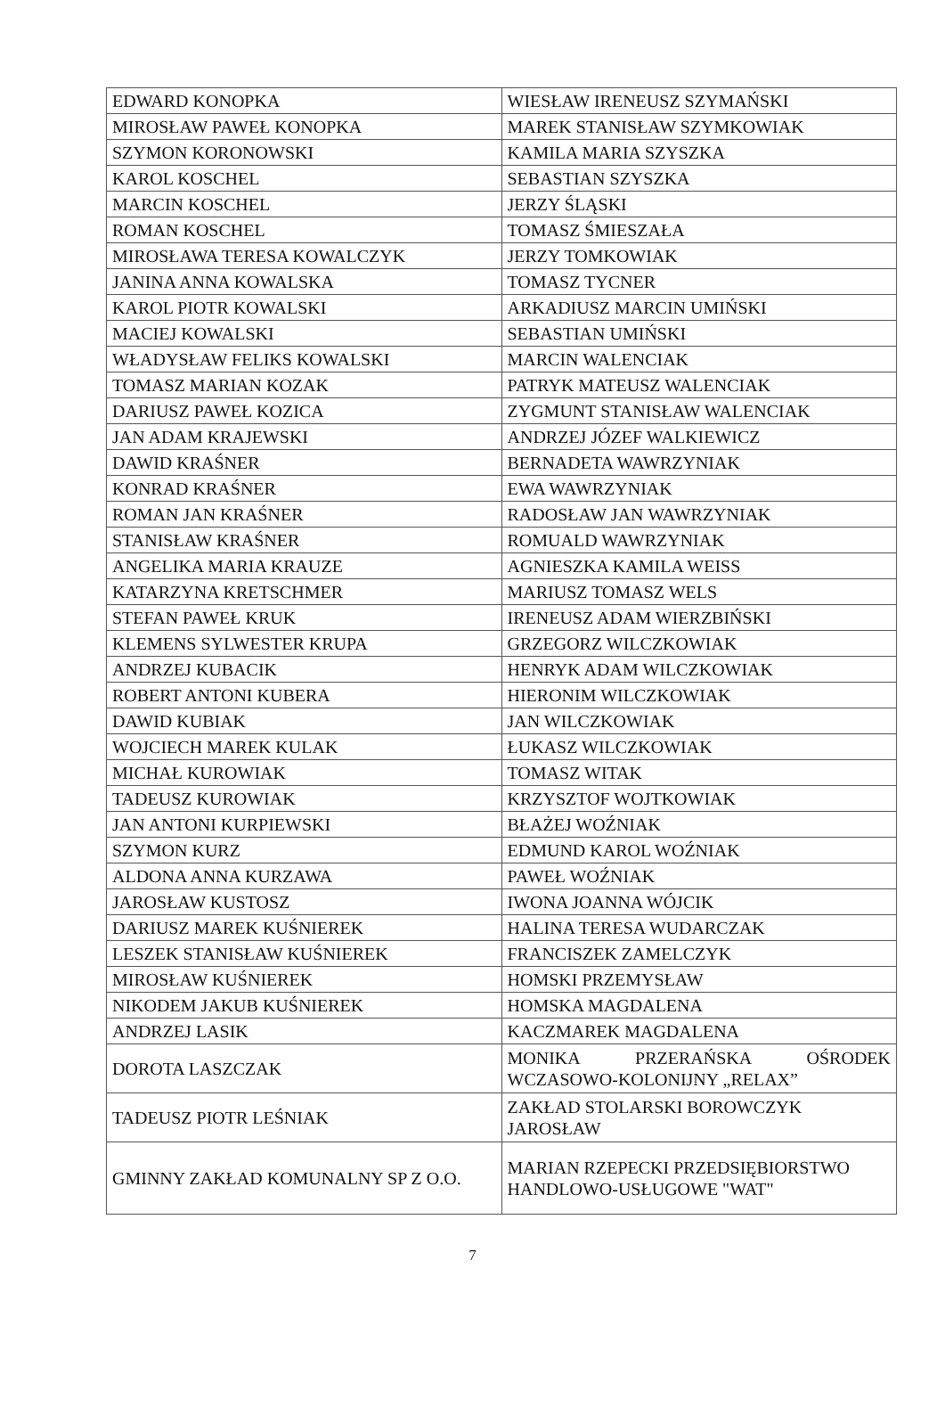| EDWARD KONOPKA | WIESŁAW IRENEUSZ SZYMAŃSKI |
| MIROSŁAW PAWEŁ KONOPKA | MAREK STANISŁAW SZYMKOWIAK |
| SZYMON KORONOWSKI | KAMILA MARIA SZYSZKA |
| KAROL KOSCHEL | SEBASTIAN SZYSZKA |
| MARCIN KOSCHEL | JERZY ŚLĄSKI |
| ROMAN KOSCHEL | TOMASZ ŚMIESZAŁA |
| MIROSŁAWA TERESA KOWALCZYK | JERZY TOMKOWIAK |
| JANINA ANNA KOWALSKA | TOMASZ TYCNER |
| KAROL PIOTR KOWALSKI | ARKADIUSZ MARCIN UMIŃSKI |
| MACIEJ KOWALSKI | SEBASTIAN UMIŃSKI |
| WŁADYSŁAW FELIKS KOWALSKI | MARCIN WALENCIAK |
| TOMASZ MARIAN KOZAK | PATRYK MATEUSZ WALENCIAK |
| DARIUSZ PAWEŁ KOZICA | ZYGMUNT STANISŁAW WALENCIAK |
| JAN ADAM KRAJEWSKI | ANDRZEJ JÓZEF WALKIEWICZ |
| DAWID KRAŚNER | BERNADETA WAWRZYNIAK |
| KONRAD KRAŚNER | EWA WAWRZYNIAK |
| ROMAN JAN KRAŚNER | RADOSŁAW JAN WAWRZYNIAK |
| STANISŁAW KRAŚNER | ROMUALD WAWRZYNIAK |
| ANGELIKA MARIA KRAUZE | AGNIESZKA KAMILA WEISS |
| KATARZYNA KRETSCHMER | MARIUSZ TOMASZ WELS |
| STEFAN PAWEŁ KRUK | IRENEUSZ ADAM WIERZBIŃSKI |
| KLEMENS SYLWESTER KRUPA | GRZEGORZ WILCZKOWIAK |
| ANDRZEJ KUBACIK | HENRYK ADAM WILCZKOWIAK |
| ROBERT ANTONI KUBERA | HIERONIM WILCZKOWIAK |
| DAWID KUBIAK | JAN WILCZKOWIAK |
| WOJCIECH MAREK KULAK | ŁUKASZ WILCZKOWIAK |
| MICHAŁ KUROWIAK | TOMASZ WITAK |
| TADEUSZ KUROWIAK | KRZYSZTOF WOJTKOWIAK |
| JAN ANTONI KURPIEWSKI | BŁAŻEJ WOŹNIAK |
| SZYMON KURZ | EDMUND KAROL WOŹNIAK |
| ALDONA ANNA KURZAWA | PAWEŁ WOŹNIAK |
| JAROSŁAW KUSTOSZ | IWONA JOANNA WÓJCIK |
| DARIUSZ MAREK KUŚNIEREK | HALINA TERESA WUDARCZAK |
| LESZEK STANISŁAW KUŚNIEREK | FRANCISZEK ZAMELCZYK |
| MIROSŁAW KUŚNIEREK | HOMSKI PRZEMYSŁAW |
| NIKODEM JAKUB KUŚNIEREK | HOMSKA MAGDALENA |
| ANDRZEJ LASIK | KACZMAREK MAGDALENA |
| DOROTA LASZCZAK | MONIKA PRZERAŃSKA OŚRODEK WCZASOWO-KOLONIJNY „RELAX” |
| TADEUSZ PIOTR LEŚNIAK | ZAKŁAD STOLARSKI BOROWCZYK JAROSŁAW |
| GMINNY ZAKŁAD KOMUNALNY SP Z O.O. | MARIAN RZEPECKI PRZEDSIĘBIORSTWO HANDLOWO-USŁUGOWE "WAT" |
7